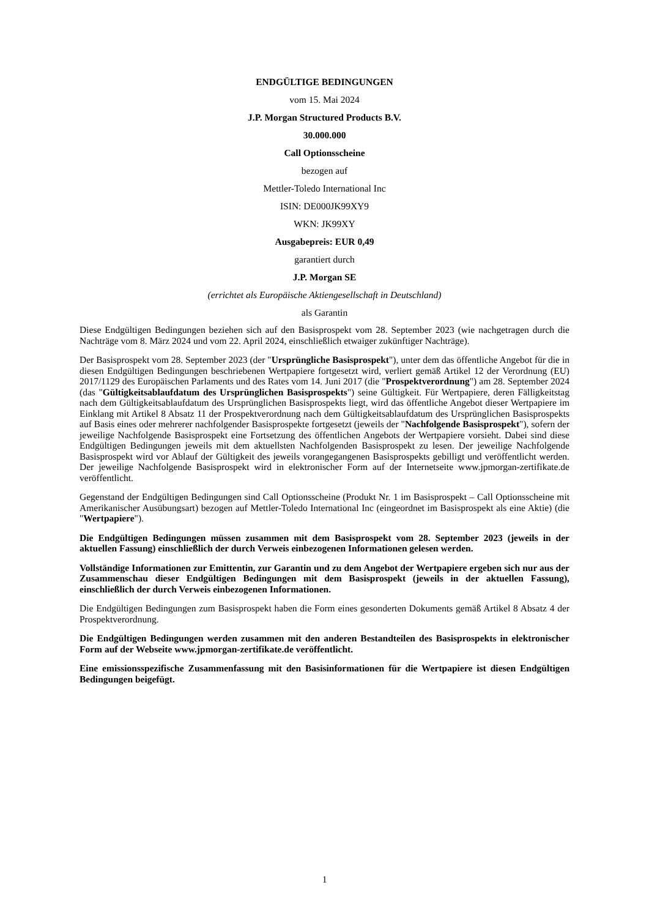ENDGÜLTIGE BEDINGUNGEN
vom 15. Mai 2024
J.P. Morgan Structured Products B.V.
30.000.000
Call Optionsscheine
bezogen auf
Mettler-Toledo International Inc
ISIN: DE000JK99XY9
WKN: JK99XY
Ausgabepreis: EUR 0,49
garantiert durch
J.P. Morgan SE
(errichtet als Europäische Aktiengesellschaft in Deutschland)
als Garantin
Diese Endgültigen Bedingungen beziehen sich auf den Basisprospekt vom 28. September 2023 (wie nachgetragen durch die Nachträge vom 8. März 2024 und vom 22. April 2024, einschließlich etwaiger zukünftiger Nachträge).
Der Basisprospekt vom 28. September 2023 (der "Ursprüngliche Basisprospekt"), unter dem das öffentliche Angebot für die in diesen Endgültigen Bedingungen beschriebenen Wertpapiere fortgesetzt wird, verliert gemäß Artikel 12 der Verordnung (EU) 2017/1129 des Europäischen Parlaments und des Rates vom 14. Juni 2017 (die "Prospektverordnung") am 28. September 2024 (das "Gültigkeitsablaufdatum des Ursprünglichen Basisprospekts") seine Gültigkeit. Für Wertpapiere, deren Fälligkeitstag nach dem Gültigkeitsablaufdatum des Ursprünglichen Basisprospekts liegt, wird das öffentliche Angebot dieser Wertpapiere im Einklang mit Artikel 8 Absatz 11 der Prospektverordnung nach dem Gültigkeitsablaufdatum des Ursprünglichen Basisprospekts auf Basis eines oder mehrerer nachfolgender Basisprospekte fortgesetzt (jeweils der "Nachfolgende Basisprospekt"), sofern der jeweilige Nachfolgende Basisprospekt eine Fortsetzung des öffentlichen Angebots der Wertpapiere vorsieht. Dabei sind diese Endgültigen Bedingungen jeweils mit dem aktuellsten Nachfolgenden Basisprospekt zu lesen. Der jeweilige Nachfolgende Basisprospekt wird vor Ablauf der Gültigkeit des jeweils vorangegangenen Basisprospekts gebilligt und veröffentlicht werden. Der jeweilige Nachfolgende Basisprospekt wird in elektronischer Form auf der Internetseite www.jpmorgan-zertifikate.de veröffentlicht.
Gegenstand der Endgültigen Bedingungen sind Call Optionsscheine (Produkt Nr. 1 im Basisprospekt – Call Optionsscheine mit Amerikanischer Ausübungsart) bezogen auf Mettler-Toledo International Inc (eingeordnet im Basisprospekt als eine Aktie) (die "Wertpapiere").
Die Endgültigen Bedingungen müssen zusammen mit dem Basisprospekt vom 28. September 2023 (jeweils in der aktuellen Fassung) einschließlich der durch Verweis einbezogenen Informationen gelesen werden.
Vollständige Informationen zur Emittentin, zur Garantin und zu dem Angebot der Wertpapiere ergeben sich nur aus der Zusammenschau dieser Endgültigen Bedingungen mit dem Basisprospekt (jeweils in der aktuellen Fassung), einschließlich der durch Verweis einbezogenen Informationen.
Die Endgültigen Bedingungen zum Basisprospekt haben die Form eines gesonderten Dokuments gemäß Artikel 8 Absatz 4 der Prospektverordnung.
Die Endgültigen Bedingungen werden zusammen mit den anderen Bestandteilen des Basisprospekts in elektronischer Form auf der Webseite www.jpmorgan-zertifikate.de veröffentlicht.
Eine emissionsspezifische Zusammenfassung mit den Basisinformationen für die Wertpapiere ist diesen Endgültigen Bedingungen beigefügt.
1